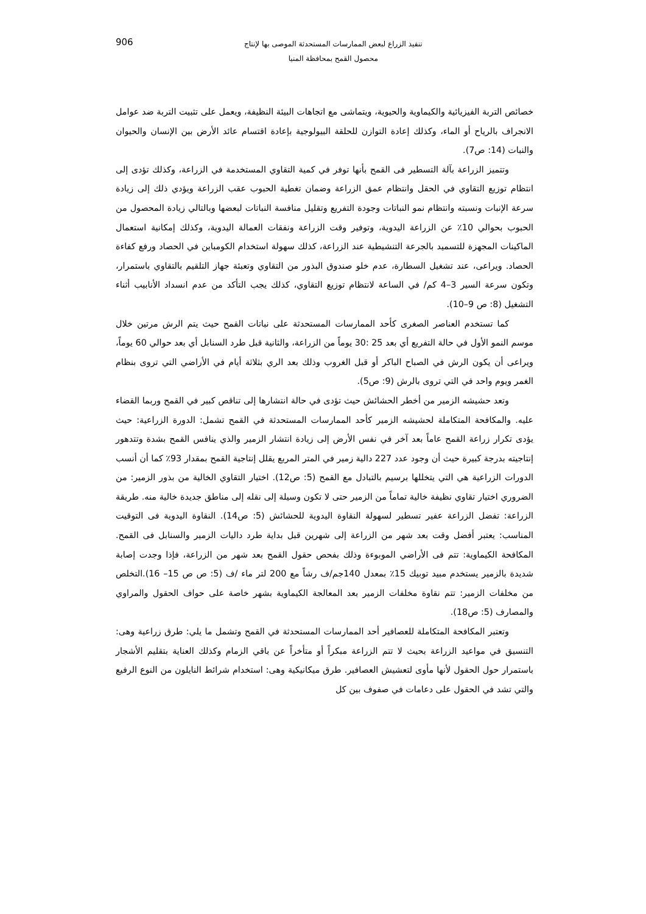تنفيذ الزراع لبعض الممارسات المستحدثة الموصى بها لإنتاج
محصول القمح بمحافظة المنيا
906
خصائص التربة الفيزيائية والكيماوية والحيوية، ويتماشى مع اتجاهات البيئة النظيفة، ويعمل على تثبيت التربة ضد عوامل الانجراف بالرياح أو الماء، وكذلك إعادة التوازن للحلقة البيولوجية بإعادة اقتسام عائد الأرض بين الإنسان والحيوان والنبات (14: ص7).
وتتميز الزراعة بآلة التسطير فى القمح بأنها توفر في كمية التقاوي المستخدمة في الزراعة، وكذلك تؤدى إلى انتظام توزيع التقاوي في الحقل وانتظام عمق الزراعة وضمان تغطية الحبوب عقب الزراعة ويؤدي ذلك إلى زيادة سرعة الإنبات ونسبته وانتظام نمو النباتات وجودة التفريع وتقليل منافسة النباتات لبعضها وبالتالي زيادة المحصول من الحبوب بحوالي 10٪ عن الزراعة اليدوية، وتوفير وقت الزراعة ونفقات العمالة اليدوية، وكذلك إمكانية استعمال الماكينات المجهزة للتسميد بالجرعة التنشيطية عند الزراعة، كذلك سهولة استخدام الكومباين في الحصاد ورفع كفاءة الحصاد. ويراعى، عند تشغيل السطارة، عدم خلو صندوق البذور من التقاوي وتعبئة جهاز التلقيم بالتقاوي باستمرار، وتكون سرعة السير 3–4 كم/ في الساعة لانتظام توزيع التقاوي، كذلك يجب التأكد من عدم انسداد الأنابيب أثناء التشغيل (8: ص 9–10).
كما تستخدم العناصر الصغرى كأحد الممارسات المستحدثة على نباتات القمح حيث يتم الرش مرتين خلال موسم النمو الأول في حالة التفريع أي بعد 25 :30 يوماً من الزراعة، والثانية قبل طرد السنابل أي بعد حوالي 60 يوماً، ويراعى أن يكون الرش في الصباح الباكر أو قبل الغروب وذلك بعد الري بثلاثة أيام في الأراضي التي تروى بنظام الغمر ويوم واحد في التي تروى بالرش (9: ص5).
وتعد حشيشه الزمير من أخطر الحشائش حيث تؤدى في حالة انتشارها إلى تناقص كبير في القمح وربما القضاء عليه. والمكافحة المتكاملة لحشيشه الزمير كأحد الممارسات المستحدثة في القمح تشمل: الدورة الزراعية: حيث يؤدى تكرار زراعة القمح عاماً بعد آخر في نفس الأرض إلى زيادة انتشار الزمير والذي ينافس القمح بشدة وتتدهور إنتاجيته بدرجة كبيرة حيث أن وجود عدد 227 دالية زمير في المتر المربع يقلل إنتاجية القمح بمقدار 93٪ كما أن أنسب الدورات الزراعية هي التي يتخللها برسيم بالتبادل مع القمح (5: ص12). اختيار التقاوي الخالية من بذور الزمير: من الضروري اختيار تقاوي نظيفة خالية تماماً من الزمير حتى لا تكون وسيلة إلى نقله إلى مناطق جديدة خالية منه. طريقة الزراعة: تفضل الزراعة عفير تسطير لسهولة النقاوة اليدوية للحشائش (5: ص14). النقاوة اليدوية فى التوقيت المناسب: يعتبر أفضل وقت بعد شهر من الزراعة إلى شهرين قبل بداية طرد داليات الزمير والسنابل فى القمح. المكافحة الكيماوية: تتم فى الأراضي الموبوءة وذلك بفحص حقول القمح بعد شهر من الزراعة، فإذا وجدت إصابة شديدة بالزمير يستخدم مبيد توبيك 15٪ بمعدل 140جم/ف رشاً مع 200 لتر ماء /ف (5: ص ص 15– 16).التخلص من مخلفات الزمير: تتم نقاوة مخلفات الزمير بعد المعالجة الكيماوية بشهر خاصة على حواف الحقول والمراوي والمصارف (5: ص18).
وتعتبر المكافحة المتكاملة للعصافير أحد الممارسات المستحدثة في القمح وتشمل ما يلي: طرق زراعية وهى: التنسيق في مواعيد الزراعة بحيث لا تتم الزراعة مبكراً أو متأخراً عن باقي الزمام وكذلك العناية بتقليم الأشجار باستمرار حول الحقول لأنها مأوى لتعشيش العصافير. طرق ميكانيكية وهى: استخدام شرائط النايلون من النوع الرفيع والتي تشد في الحقول على دعامات في صفوف بين كل